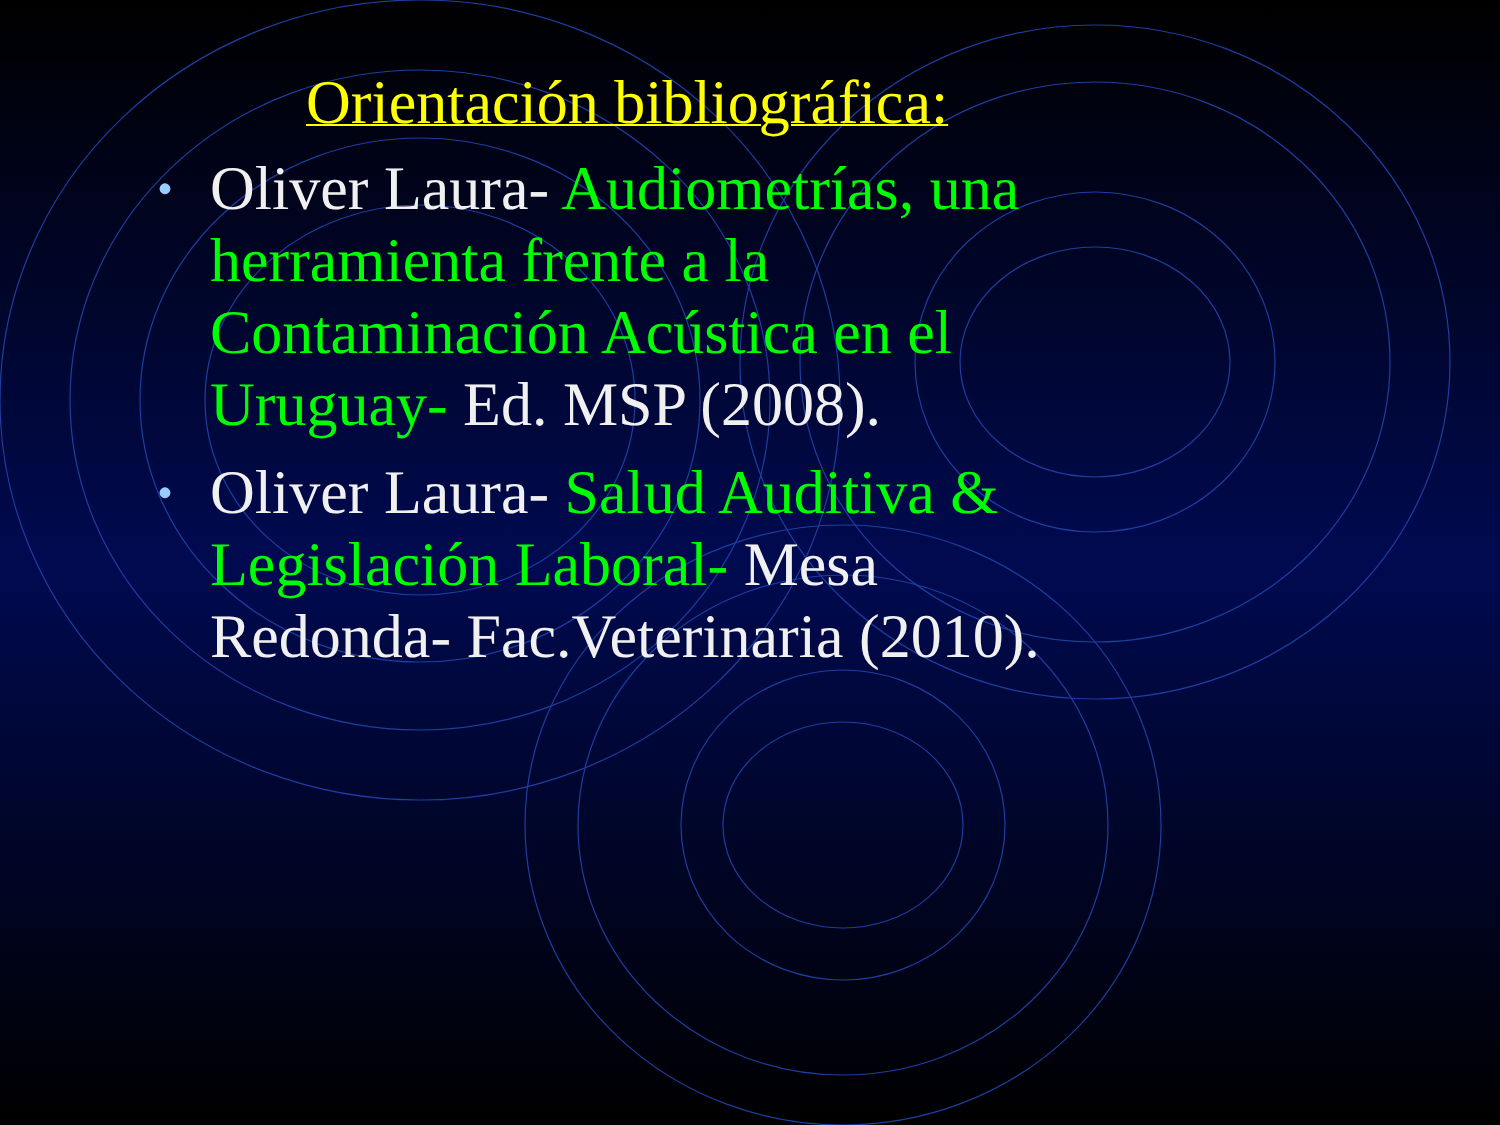Orientación bibliográfica:
• Oliver Laura- Audiometrías, una herramienta frente a la Contaminación Acústica en el Uruguay- Ed. MSP (2008).
• Oliver Laura- Salud Auditiva & Legislación Laboral- Mesa Redonda- Fac.Veterinaria (2010).